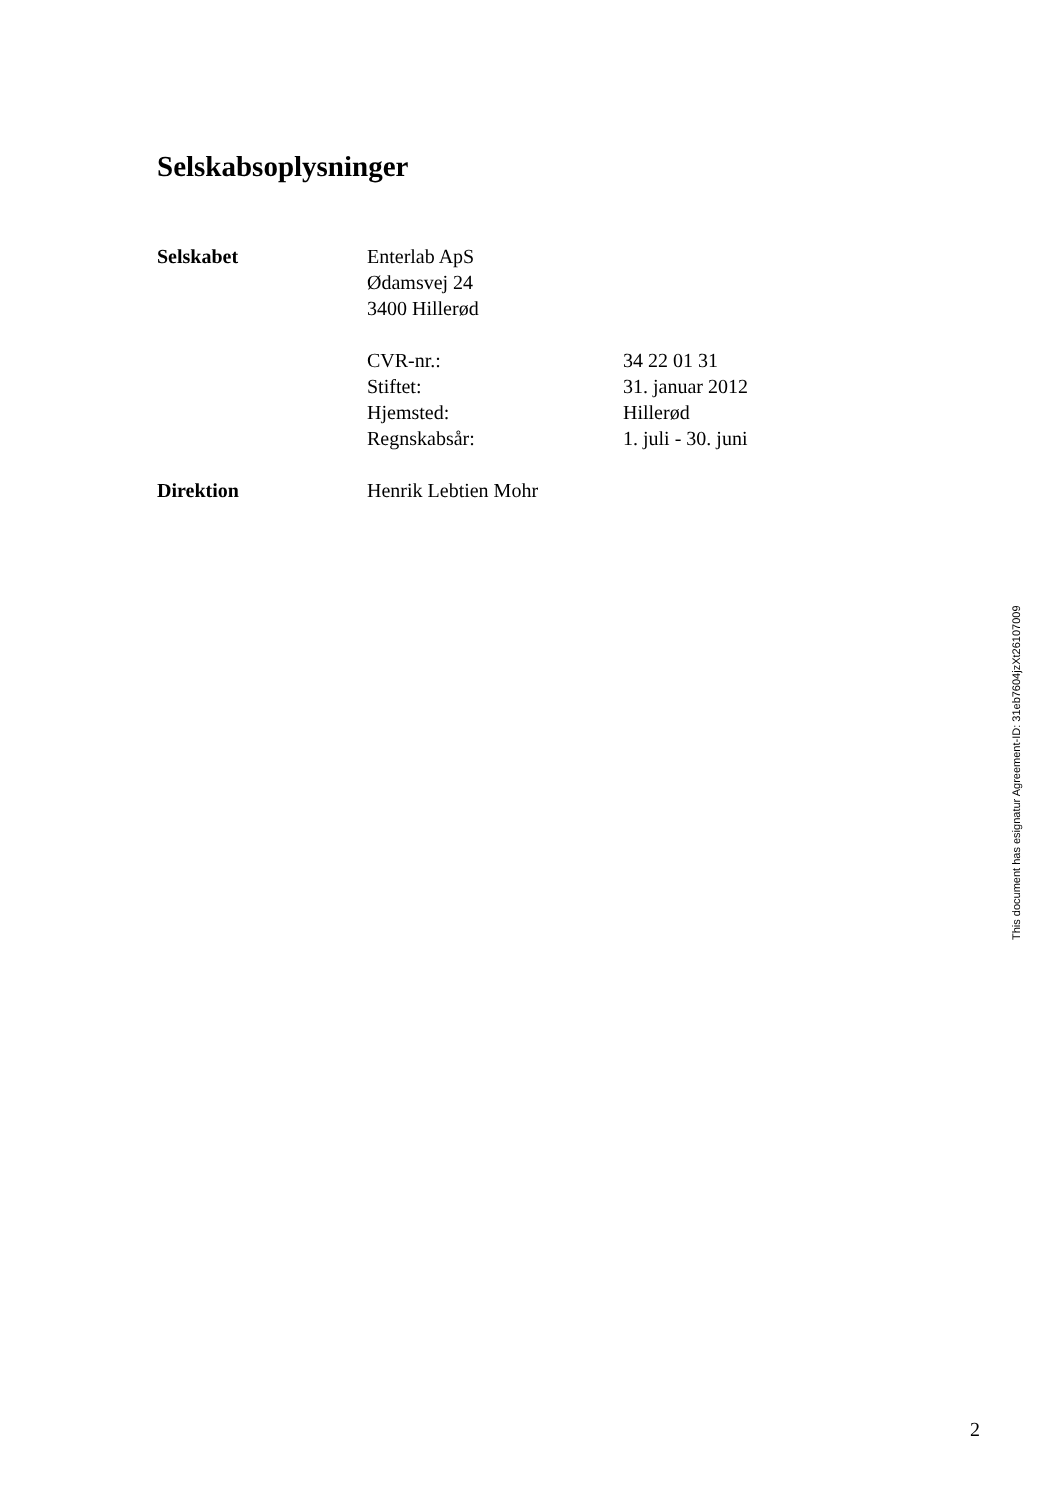Selskabsoplysninger
Selskabet Enterlab ApS
Ødamsvej 24
3400 Hillerød
CVR-nr.: 34 22 01 31
Stiftet: 31. januar 2012
Hjemsted: Hillerød
Regnskabsår: 1. juli - 30. juni
Direktion Henrik Lebtien Mohr
This document has esignatur Agreement-ID: 31eb7604jzXt26107009
2